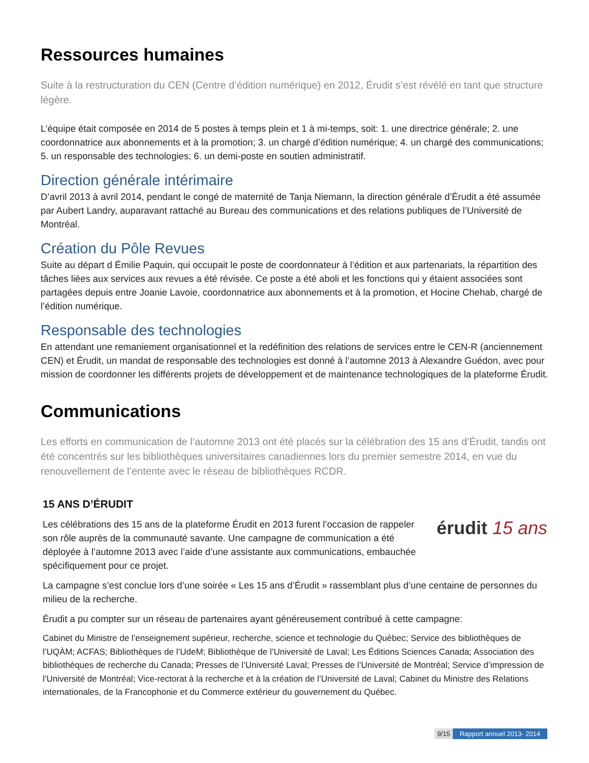Ressources humaines
Suite à la restructuration du CEN (Centre d’édition numérique) en 2012, Érudit s’est révélé en tant que structure légère.
L’équipe était composée en 2014 de 5 postes à temps plein et 1 à mi-temps, soit: 1. une directrice générale; 2. une coordonnatrice aux abonnements et à la promotion; 3. un chargé d’édition numérique; 4. un chargé des communications; 5. un responsable des technologies; 6. un demi-poste en soutien administratif.
Direction générale intérimaire
D’avril 2013 à avril 2014, pendant le congé de maternité de Tanja Niemann, la direction générale d’Érudit a été assumée par Aubert Landry, auparavant rattaché au Bureau des communications et des relations publiques de l’Université de Montréal.
Création du Pôle Revues
Suite au départ d Émilie Paquin, qui occupait le poste de coordonnateur à l’édition et aux partenariats, la répartition des tâches liées aux services aux revues a été révisée. Ce poste a été aboli et les fonctions qui y étaient associées sont partagées depuis entre Joanie Lavoie, coordonnatrice aux abonnements et à la promotion, et Hocine Chehab, chargé de l’édition numérique.
Responsable des technologies
En attendant une remaniement organisationnel et la redéfinition des relations de services entre le CEN-R (anciennement CEN) et Érudit, un mandat de responsable des technologies est donné à l’automne 2013 à Alexandre Guédon, avec pour mission de coordonner les différents projets de développement et de maintenance technologiques de la plateforme Érudit.
Communications
Les efforts en communication de l’automne 2013 ont été placés sur la célébration des 15 ans d’Érudit, tandis ont été concentrés sur les bibliothèques universitaires canadiennes lors du premier semestre 2014, en vue du renouvellement de l’entente avec le réseau de bibliothèques RCDR.
15 ANS D’ÉRUDIT
Les célébrations des 15 ans de la plateforme Érudit en 2013 furent l’occasion de rappeler son rôle auprès de la communauté savante. Une campagne de communication a été déployée à l’automne 2013 avec l’aide d’une assistante aux communications, embauchée spécifiquement pour ce projet.
érudit 15 ans
La campagne s’est conclue lors d’une soirée « Les 15 ans d’Érudit » rassemblant plus d’une centaine de personnes du milieu de la recherche.
Érudit a pu compter sur un réseau de partenaires ayant généreusement contribué à cette campagne:
Cabinet du Ministre de l’enseignement supérieur, recherche, science et technologie du Québec; Service des bibliothèques de l’UQÀM; ACFAS; Bibliothèques de l’UdeM; Bibliothèque de l’Université de Laval; Les Éditions Sciences Canada; Association des bibliothèques de recherche du Canada; Presses de l’Université Laval; Presses de l’Université de Montréal; Service d’impression de l’Université de Montréal; Vice-rectorat à la recherche et à la création de l’Université de Laval; Cabinet du Ministre des Relations internationales, de la Francophonie et du Commerce extérieur du gouvernement du Québec.
9/15 Rapport annuel 2013- 2014